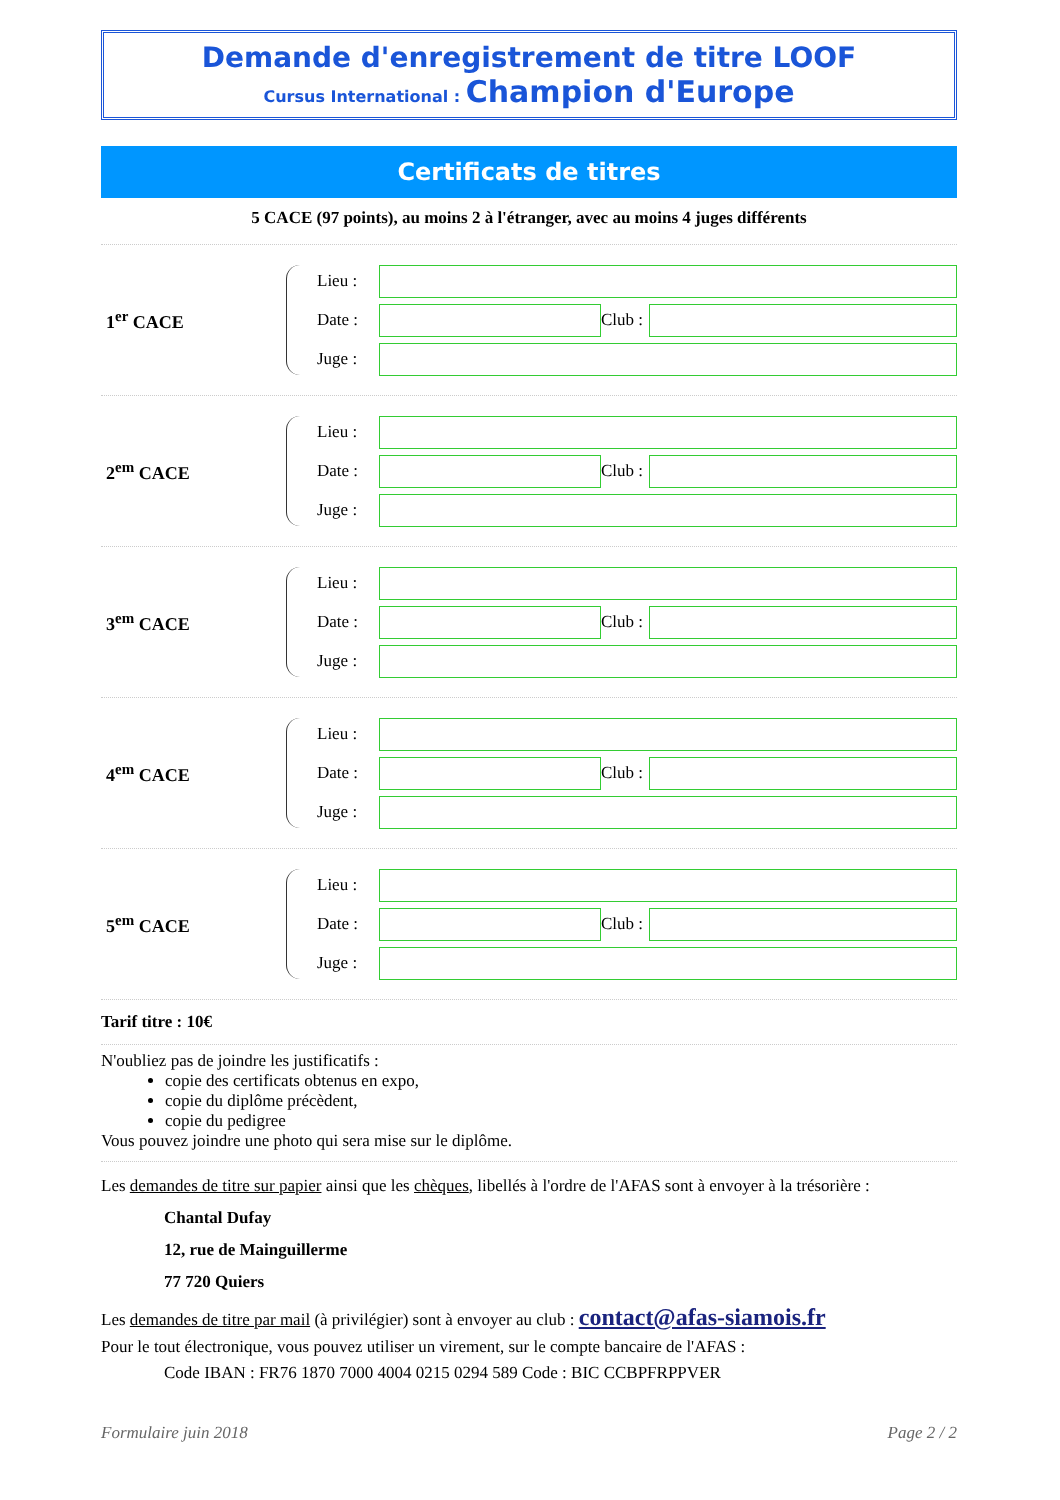Demande d'enregistrement de titre LOOF
Cursus International : Champion d'Europe
Certificats de titres
5 CACE (97 points), au moins 2 à l'étranger, avec au moins 4 juges différents
1<sup>er</sup> CACE
Lieu :
Date :
Club :
Juge :
2<sup>em</sup> CACE
Lieu :
Date :
Club :
Juge :
3<sup>em</sup> CACE
Lieu :
Date :
Club :
Juge :
4<sup>em</sup> CACE
Lieu :
Date :
Club :
Juge :
5<sup>em</sup> CACE
Lieu :
Date :
Club :
Juge :
Tarif titre : 10€
N'oubliez pas de joindre les justificatifs :
copie des certificats obtenus en expo,
copie du diplôme précèdent,
copie du pedigree
Vous pouvez joindre une photo qui sera mise sur le diplôme.
Les demandes de titre sur papier ainsi que les chèques, libellés à l'ordre de l'AFAS sont à envoyer à la trésorière :
Chantal Dufay
12, rue de Mainguillerme
77 720 Quiers
Les demandes de titre par mail (à privilégier) sont à envoyer au club : contact@afas-siamois.fr
Pour le tout électronique, vous pouvez utiliser un virement, sur le compte bancaire de l'AFAS :
Code IBAN : FR76 1870 7000 4004 0215 0294 589 Code : BIC CCBPFRPPVER
Formulaire juin 2018 Page 2 / 2